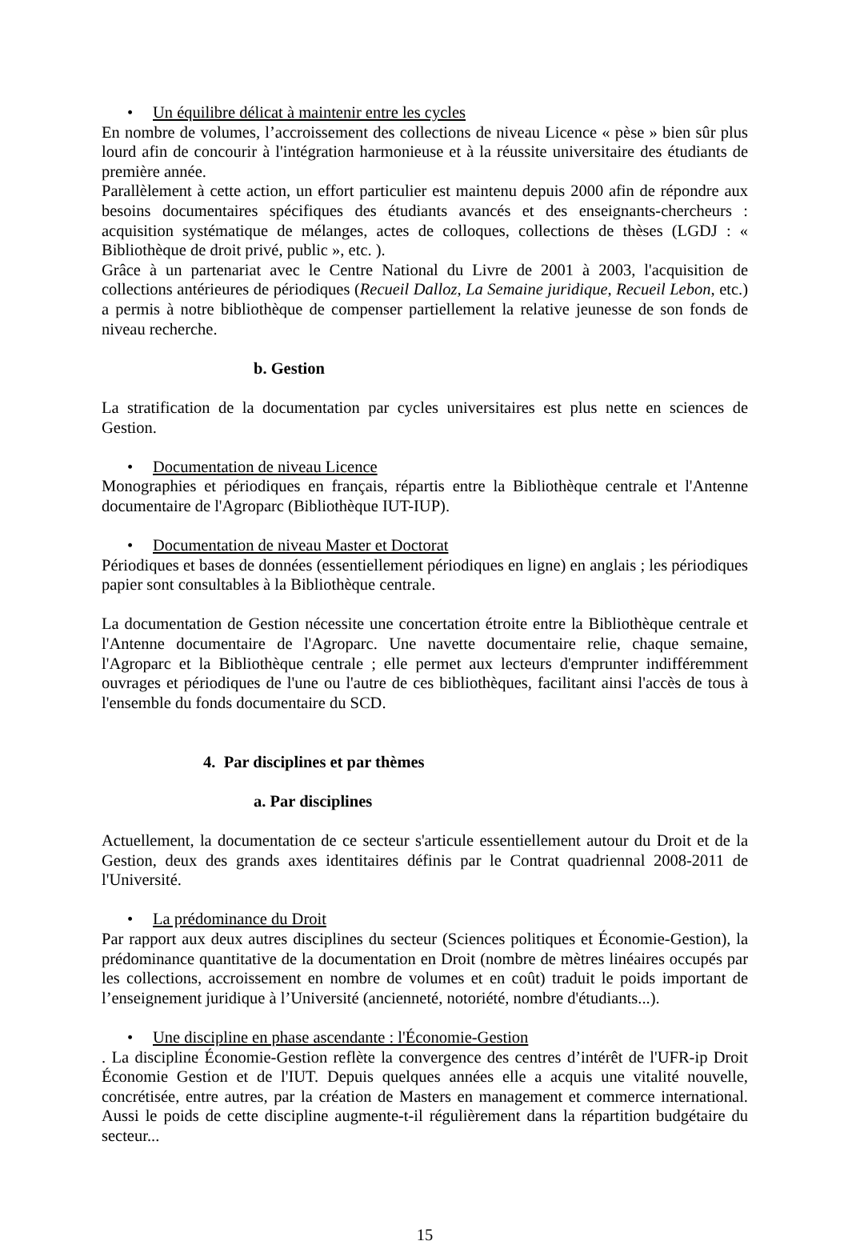• Un équilibre délicat à maintenir entre les cycles
En nombre de volumes, l’accroissement des collections de niveau Licence « pèse » bien sûr plus lourd afin de concourir à l'intégration harmonieuse et à la réussite universitaire des étudiants de première année.
Parallèlement à cette action, un effort particulier est maintenu depuis 2000 afin de répondre aux besoins documentaires spécifiques des étudiants avancés et des enseignants-chercheurs : acquisition systématique de mélanges, actes de colloques, collections de thèses (LGDJ : « Bibliothèque de droit privé, public », etc. ).
Grâce à un partenariat avec le Centre National du Livre de 2001 à 2003, l'acquisition de collections antérieures de périodiques (Recueil Dalloz, La Semaine juridique, Recueil Lebon, etc.) a permis à notre bibliothèque de compenser partiellement la relative jeunesse de son fonds de niveau recherche.
b. Gestion
La stratification de la documentation par cycles universitaires est plus nette en sciences de Gestion.
• Documentation de niveau Licence
Monographies et périodiques en français, répartis entre la Bibliothèque centrale et l'Antenne documentaire de l'Agroparc (Bibliothèque IUT-IUP).
• Documentation de niveau Master et Doctorat
Périodiques et bases de données (essentiellement périodiques en ligne) en anglais ; les périodiques papier sont consultables à la Bibliothèque centrale.
La documentation de Gestion nécessite une concertation étroite entre la Bibliothèque centrale et l'Antenne documentaire de l'Agroparc. Une navette documentaire relie, chaque semaine, l'Agroparc et la Bibliothèque centrale ; elle permet aux lecteurs d'emprunter indifféremment ouvrages et périodiques de l'une ou l'autre de ces bibliothèques, facilitant ainsi l'accès de tous à l'ensemble du fonds documentaire du SCD.
4. Par disciplines et par thèmes
a. Par disciplines
Actuellement, la documentation de ce secteur s'articule essentiellement autour du Droit et de la Gestion, deux des grands axes identitaires définis par le Contrat quadriennal 2008-2011 de l'Université.
• La prédominance du Droit
Par rapport aux deux autres disciplines du secteur (Sciences politiques et Économie-Gestion), la prédominance quantitative de la documentation en Droit (nombre de mètres linéaires occupés par les collections, accroissement en nombre de volumes et en coût) traduit le poids important de l’enseignement juridique à l’Université (ancienneté, notoriété, nombre d'étudiants...).
• Une discipline en phase ascendante : l'Économie-Gestion
. La discipline Économie-Gestion reflète la convergence des centres d’intérêt de l'UFR-ip Droit Économie Gestion et de l'IUT. Depuis quelques années elle a acquis une vitalité nouvelle, concrétisée, entre autres, par la création de Masters en management et commerce international. Aussi le poids de cette discipline augmente-t-il régulièrement dans la répartition budgétaire du secteur...
15